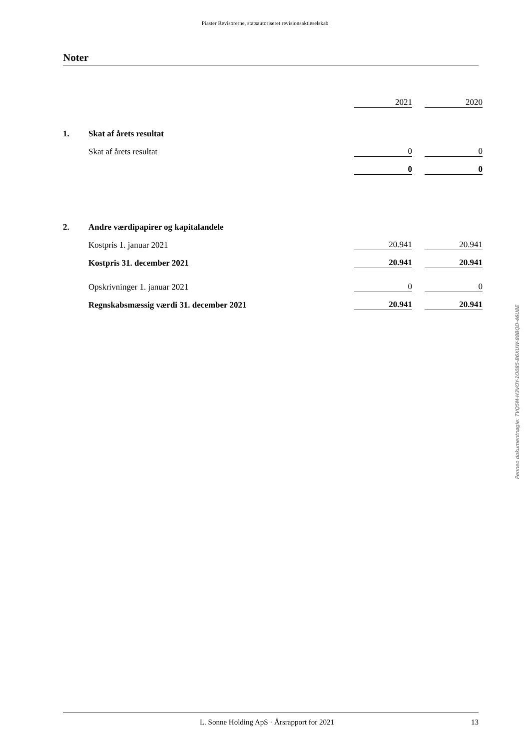Piaster Revisorerne, statsautoriseret revisionsaktieselskab
Noter
| | | 2021 | | 2020 |
| 1. | Skat af årets resultat | | | |
| | Skat af årets resultat | 0 | | 0 |
| | | 0 | | 0 |
| 2. | Andre værdipapirer og kapitalandele | | | |
| | Kostpris 1. januar 2021 | 20.941 | | 20.941 |
| | Kostpris 31. december 2021 | 20.941 | | 20.941 |
| | Opskrivninger 1. januar 2021 | 0 | | 0 |
| | Regnskabsmæssig værdi 31. december 2021 | 20.941 | | 20.941 |
Penneo dokumentnøgle: TVQ5M-H3VOY-1O085-B6XUW-88BQD-46U8E
L. Sonne Holding ApS · Årsrapport for 2021 13